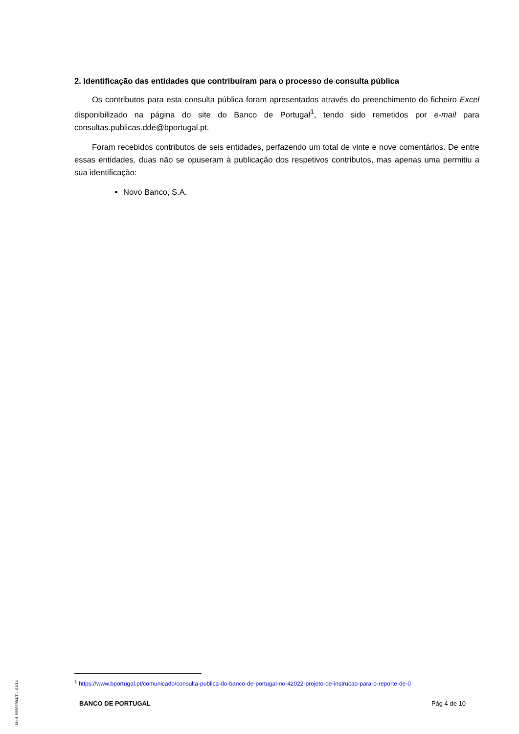2. Identificação das entidades que contribuíram para o processo de consulta pública
Os contributos para esta consulta pública foram apresentados através do preenchimento do ficheiro Excel disponibilizado na página do site do Banco de Portugal<sup>1</sup>, tendo sido remetidos por e-mail para consultas.publicas.dde@bportugal.pt.
Foram recebidos contributos de seis entidades, perfazendo um total de vinte e nove comentários. De entre essas entidades, duas não se opuseram à publicação dos respetivos contributos, mas apenas uma permitiu a sua identificação:
Novo Banco, S.A.
<sup>1</sup> https://www.bportugal.pt/comunicado/consulta-publica-do-banco-de-portugal-no-42022-projeto-de-instrucao-para-o-reporte-de-0
BANCO DE PORTUGAL Pág 4 de 10
Mod. 99999994/T – 01/14